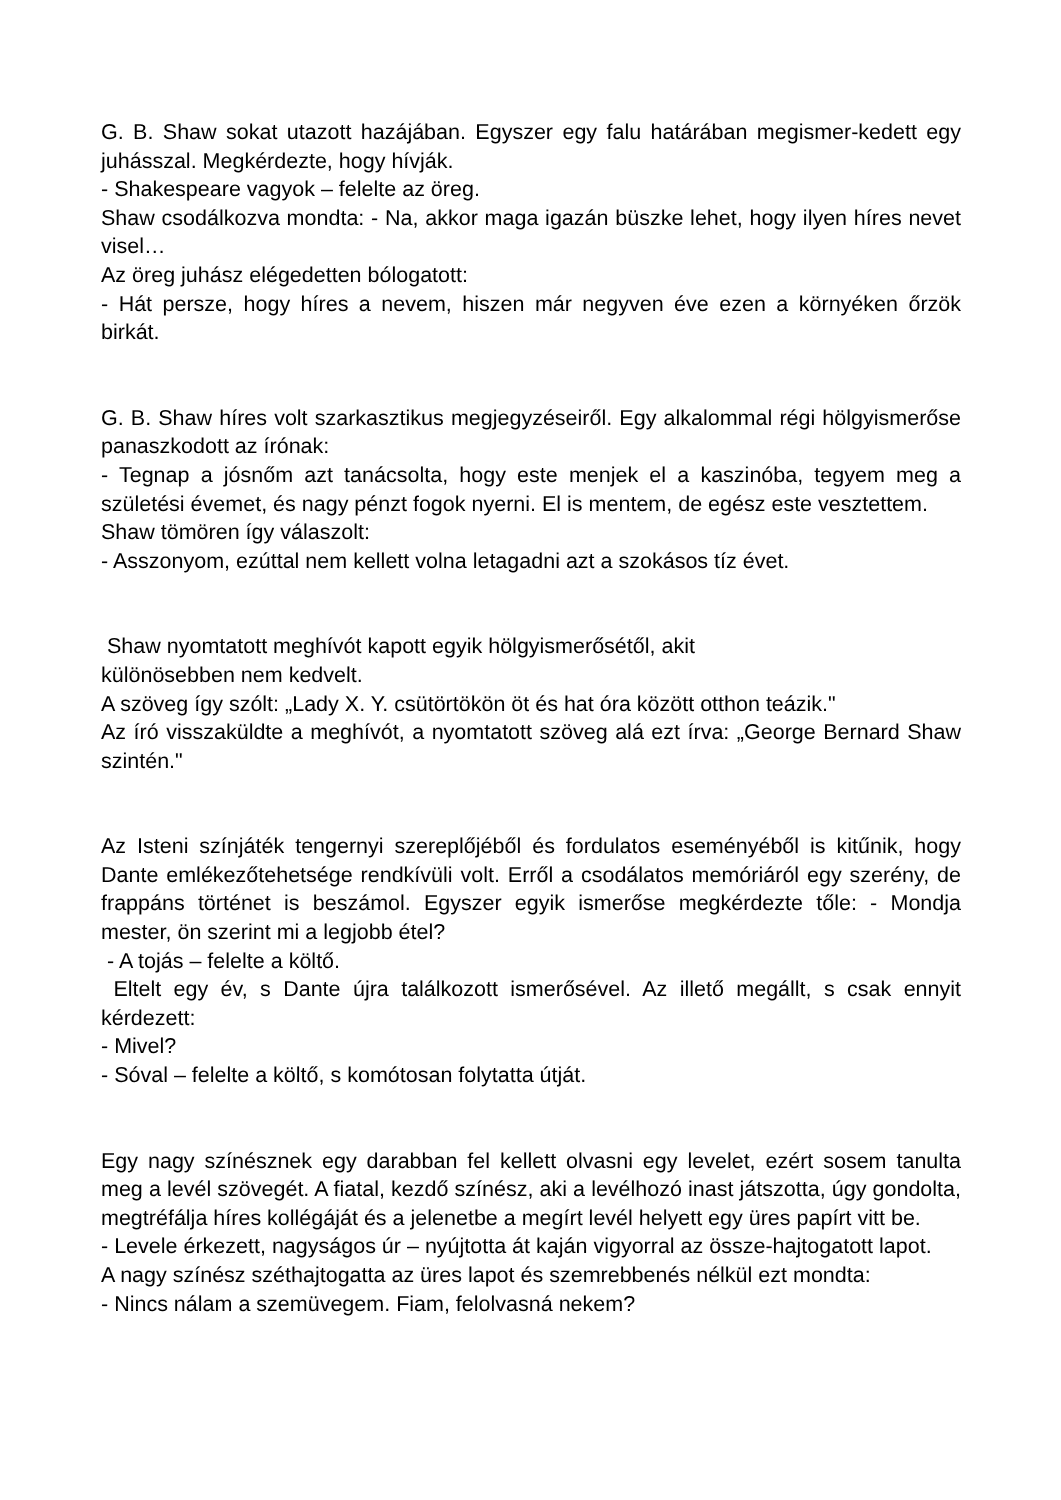G. B. Shaw sokat utazott hazájában. Egyszer egy falu határában megismer-kedett egy juhásszal. Megkérdezte, hogy hívják.
- Shakespeare vagyok – felelte az öreg.
Shaw csodálkozva mondta: - Na, akkor maga igazán büszke lehet, hogy ilyen híres nevet visel…
Az öreg juhász elégedetten bólogatott:
- Hát persze, hogy híres a nevem, hiszen már negyven éve ezen a környéken őrzök birkát.
G. B. Shaw híres volt szarkasztikus megjegyzéseiről. Egy alkalommal régi hölgyismerőse panaszkodott az írónak:
- Tegnap a jósnőm azt tanácsolta, hogy este menjek el a kaszinóba, tegyem meg a születési évemet, és nagy pénzt fogok nyerni. El is mentem, de egész este vesztettem.
Shaw tömören így válaszolt:
- Asszonyom, ezúttal nem kellett volna letagadni azt a szokásos tíz évet.
Shaw nyomtatott meghívót kapott egyik hölgyismerősétől, akit
különösebben nem kedvelt.
A szöveg így szólt: „Lady X. Y. csütörtökön öt és hat óra között otthon teázik."
Az író visszaküldte a meghívót, a nyomtatott szöveg alá ezt írva: „George Bernard Shaw szintén."
Az Isteni színjáték tengernyi szereplőjéből és fordulatos eseményéből is kitűnik, hogy Dante emlékezőtehetsége rendkívüli volt. Erről a csodálatos memóriáról egy szerény, de frappáns történet is beszámol. Egyszer egyik ismerőse megkérdezte tőle: - Mondja mester, ön szerint mi a legjobb étel?
- A tojás – felelte a költő.
Eltelt egy év, s Dante újra találkozott ismerősével. Az illető megállt, s csak ennyit kérdezett:
- Mivel?
- Sóval – felelte a költő, s komótosan folytatta útját.
Egy nagy színésznek egy darabban fel kellett olvasni egy levelet, ezért sosem tanulta meg a levél szövegét. A fiatal, kezdő színész, aki a levélhozó inast játszotta, úgy gondolta, megtréfálja híres kollégáját és a jelenetbe a megírt levél helyett egy üres papírt vitt be.
- Levele érkezett, nagyságos úr – nyújtotta át kaján vigyorral az össze-hajtogatott lapot.
A nagy színész széthajtogatta az üres lapot és szemrebbenés nélkül ezt mondta:
- Nincs nálam a szemüvegem. Fiam, felolvasná nekem?